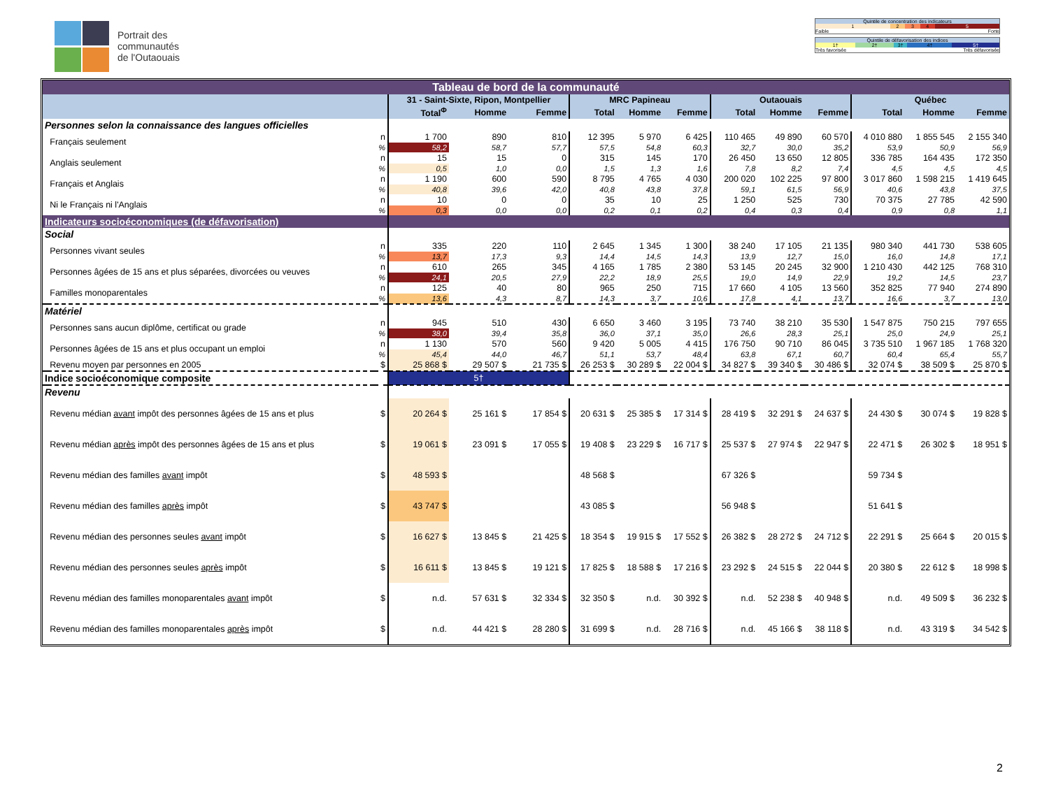Portrait des
communautés
de l'Outaouais
| Quintile de concentration des indicateurs | | | | |
| 1 | 2 | 3 | 4 | 5 |
| Faible | | | | Forte |
| Quintile de défavorisation des indices | | | | |
| 1† | 2† | 3† | 4† | 5† |
| Très favorisée | | | Très défavorisée | |
| Tableau de bord de la communauté | | | | | | | | | | | | | | |
| | | | 31 - Saint-Sixte, Ripon, Montpellier | | | MRC Papineau | | | Outaouais | | | Québec | | |
| | | | Total<sup>Φ</sup> | Homme | Femme | Total | Homme | Femme | Total | Homme | Femme | Total | Homme | Femme |
| Personnes selon la connaissance des langues officielles | | | | | | | | | | | | | | |
| | Français seulement | n | 1 700 | 890 | 810 | 12 395 | 5 970 | 6 425 | 110 465 | 49 890 | 60 570 | 4 010 880 | 1 855 545 | 2 155 340 |
| | | % | 58,2 | 58,7 | 57,7 | 57,5 | 54,8 | 60,3 | 32,7 | 30,0 | 35,2 | 53,9 | 50,9 | 56,9 |
| | Anglais seulement | n | 15 | 15 | 0 | 315 | 145 | 170 | 26 450 | 13 650 | 12 805 | 336 785 | 164 435 | 172 350 |
| | | % | 0,5 | 1,0 | 0,0 | 1,5 | 1,3 | 1,6 | 7,8 | 8,2 | 7,4 | 4,5 | 4,5 | 4,5 |
| | Français et Anglais | n | 1 190 | 600 | 590 | 8 795 | 4 765 | 4 030 | 200 020 | 102 225 | 97 800 | 3 017 860 | 1 598 215 | 1 419 645 |
| | | % | 40,8 | 39,6 | 42,0 | 40,8 | 43,8 | 37,8 | 59,1 | 61,5 | 56,9 | 40,6 | 43,8 | 37,5 |
| | Ni le Français ni l'Anglais | n | 10 | 0 | 0 | 35 | 10 | 25 | 1 250 | 525 | 730 | 70 375 | 27 785 | 42 590 |
| | | % | 0,3 | 0,0 | 0,0 | 0,2 | 0,1 | 0,2 | 0,4 | 0,3 | 0,4 | 0,9 | 0,8 | 1,1 |
| Indicateurs socioéconomiques (de défavorisation) | | | | | | | | | | | | | | |
| Social | | | | | | | | | | | | | | |
| | Personnes vivant seules | n | 335 | 220 | 110 | 2 645 | 1 345 | 1 300 | 38 240 | 17 105 | 21 135 | 980 340 | 441 730 | 538 605 |
| | | % | 13,7 | 17,3 | 9,3 | 14,4 | 14,5 | 14,3 | 13,9 | 12,7 | 15,0 | 16,0 | 14,8 | 17,1 |
| | Personnes âgées de 15 ans et plus séparées, divorcées ou veuves | n | 610 | 265 | 345 | 4 165 | 1 785 | 2 380 | 53 145 | 20 245 | 32 900 | 1 210 430 | 442 125 | 768 310 |
| | | % | 24,1 | 20,5 | 27,9 | 22,2 | 18,9 | 25,5 | 19,0 | 14,9 | 22,9 | 19,2 | 14,5 | 23,7 |
| | Familles monoparentales | n | 125 | 40 | 80 | 965 | 250 | 715 | 17 660 | 4 105 | 13 560 | 352 825 | 77 940 | 274 890 |
| | | % | 13,6 | 4,3 | 8,7 | 14,3 | 3,7 | 10,6 | 17,8 | 4,1 | 13,7 | 16,6 | 3,7 | 13,0 |
| Matériel | | | | | | | | | | | | | | |
| | Personnes sans aucun diplôme, certificat ou grade | n | 945 | 510 | 430 | 6 650 | 3 460 | 3 195 | 73 740 | 38 210 | 35 530 | 1 547 875 | 750 215 | 797 655 |
| | | % | 38,0 | 39,4 | 35,8 | 36,0 | 37,1 | 35,0 | 26,6 | 28,3 | 25,1 | 25,0 | 24,9 | 25,1 |
| | Personnes âgées de 15 ans et plus occupant un emploi | n | 1 130 | 570 | 560 | 9 420 | 5 005 | 4 415 | 176 750 | 90 710 | 86 045 | 3 735 510 | 1 967 185 | 1 768 320 |
| | | % | 45,4 | 44,0 | 46,7 | 51,1 | 53,7 | 48,4 | 63,8 | 67,1 | 60,7 | 60,4 | 65,4 | 55,7 |
| | Revenu moyen par personnes en 2005 | $ | 25 868 $ | 29 507 $ | 21 735 $ | 26 253 $ | 30 289 $ | 22 004 $ | 34 827 $ | 39 340 $ | 30 486 $ | 32 074 $ | 38 509 $ | 25 870 $ |
| Indice socioéconomique composite | | | 5† | | | | | | | | | | | |
| Revenu | | | | | | | | | | | | | | |
| | Revenu médian avant impôt des personnes âgées de 15 ans et plus | $ | 20 264 $ | 25 161 $ | 17 854 $ | 20 631 $ | 25 385 $ | 17 314 $ | 28 419 $ | 32 291 $ | 24 637 $ | 24 430 $ | 30 074 $ | 19 828 $ |
| | Revenu médian après impôt des personnes âgées de 15 ans et plus | $ | 19 061 $ | 23 091 $ | 17 055 $ | 19 408 $ | 23 229 $ | 16 717 $ | 25 537 $ | 27 974 $ | 22 947 $ | 22 471 $ | 26 302 $ | 18 951 $ |
| | Revenu médian des familles avant impôt | $ | 48 593 $ | | | 48 568 $ | | | 67 326 $ | | | 59 734 $ | | |
| | Revenu médian des familles après impôt | $ | 43 747 $ | | | 43 085 $ | | | 56 948 $ | | | 51 641 $ | | |
| | Revenu médian des personnes seules avant impôt | $ | 16 627 $ | 13 845 $ | 21 425 $ | 18 354 $ | 19 915 $ | 17 552 $ | 26 382 $ | 28 272 $ | 24 712 $ | 22 291 $ | 25 664 $ | 20 015 $ |
| | Revenu médian des personnes seules après impôt | $ | 16 611 $ | 13 845 $ | 19 121 $ | 17 825 $ | 18 588 $ | 17 216 $ | 23 292 $ | 24 515 $ | 22 044 $ | 20 380 $ | 22 612 $ | 18 998 $ |
| | Revenu médian des familles monoparentales avant impôt | $ | n.d. | 57 631 $ | 32 334 $ | 32 350 $ | n.d. | 30 392 $ | n.d. | 52 238 $ | 40 948 $ | n.d. | 49 509 $ | 36 232 $ |
| | Revenu médian des familles monoparentales après impôt | $ | n.d. | 44 421 $ | 28 280 $ | 31 699 $ | n.d. | 28 716 $ | n.d. | 45 166 $ | 38 118 $ | n.d. | 43 319 $ | 34 542 $ |
2